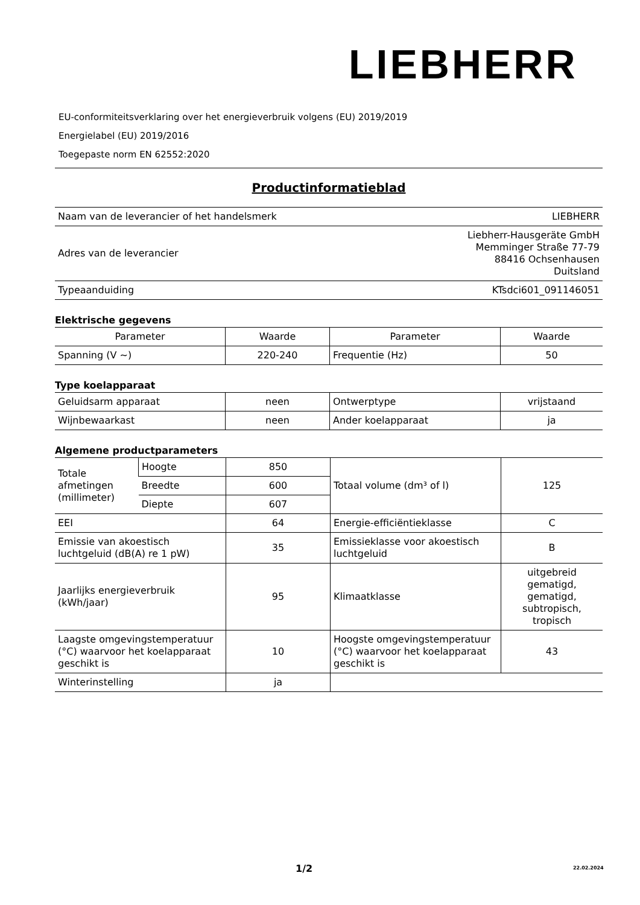LIEBHERR
EU-conformiteitsverklaring over het energieverbruik volgens (EU) 2019/2019
Energielabel (EU) 2019/2016
Toegepaste norm EN 62552:2020
Productinformatieblad
| Naam van de leverancier of het handelsmerk | LIEBHERR |
| Adres van de leverancier | Liebherr-Hausgeräte GmbH Memminger Straße 77-79 88416 Ochsenhausen Duitsland |
| Typeaanduiding | KTsdci601_091146051 |
Elektrische gegevens
| Parameter | Waarde | Parameter | Waarde |
| --- | --- | --- | --- |
| Spanning (V ~) | 220-240 | Frequentie (Hz) | 50 |
Type koelapparaat
| Geluidsarm apparaat | neen | Ontwerptype | vrijstaand |
| Wijnbewaarkast | neen | Ander koelapparaat | ja |
Algemene productparameters
| Totale afmetingen (millimeter) | Hoogte | 850 | Totaal volume (dm³ of l) | 125 |
| | Breedte | 600 | | |
| | Diepte | 607 | | |
| EEI | | 64 | Energie-efficiëntieklasse | C |
| Emissie van akoestisch luchtgeluid (dB(A) re 1 pW) | | 35 | Emissieklasse voor akoestisch luchtgeluid | B |
| Jaarlijks energieverbruik (kWh/jaar) | | 95 | Klimaatklasse | uitgebreid gematigd, gematigd, subtropisch, tropisch |
| Laagste omgevingstemperatuur (°C) waarvoor het koelapparaat geschikt is | | 10 | Hoogste omgevingstemperatuur (°C) waarvoor het koelapparaat geschikt is | 43 |
| Winterinstelling | | ja | | |
1/2 22.02.2024